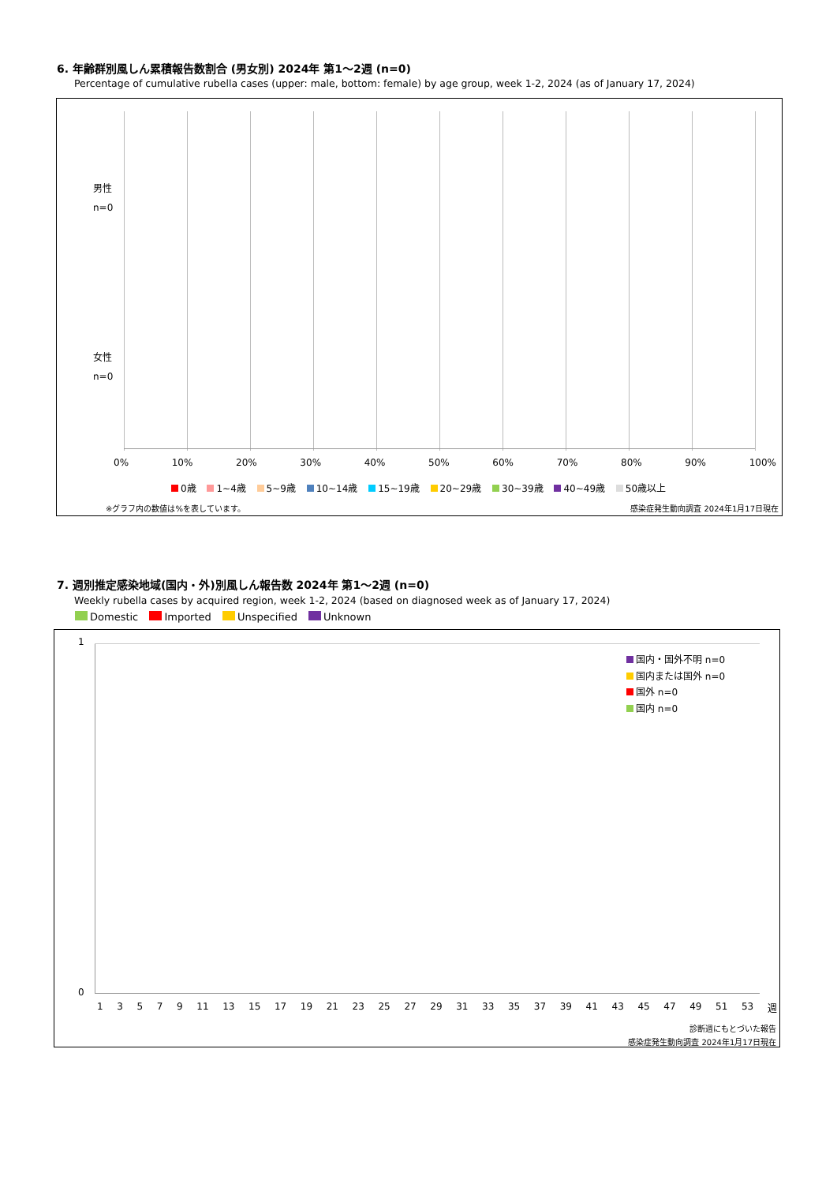6. 年齢群別風しん累積報告数割合 (男女別) 2024年 第1〜2週 (n=0)
Percentage of cumulative rubella cases (upper: male, bottom: female) by age group, week 1-2, 2024 (as of January 17, 2024)
男性
n=0
女性
n=0
0% 10% 20% 30% 40% 50% 60% 70% 80% 90% 100%
0歳 1~4歳 5~9歳 10~14歳 15~19歳 20~29歳 30~39歳 40~49歳 50歳以上
※グラフ内の数値は%を表しています。
感染症発生動向調査 2024年1月17日現在
7. 週別推定感染地域(国内・外)別風しん報告数 2024年 第1〜2週 (n=0)
Weekly rubella cases by acquired region, week 1-2, 2024 (based on diagnosed week as of January 17, 2024)
Domestic Imported Unspecified Unknown
1
0
国内・国外不明 n=0
国内または国外 n=0
国外 n=0
国内 n=0
1 3 5 7 9 11 13 15 17 19 21 23 25 27 29 31 33 35 37 39 41 43 45 47 49 51 53 週
診断週にもとづいた報告
感染症発生動向調査 2024年1月17日現在